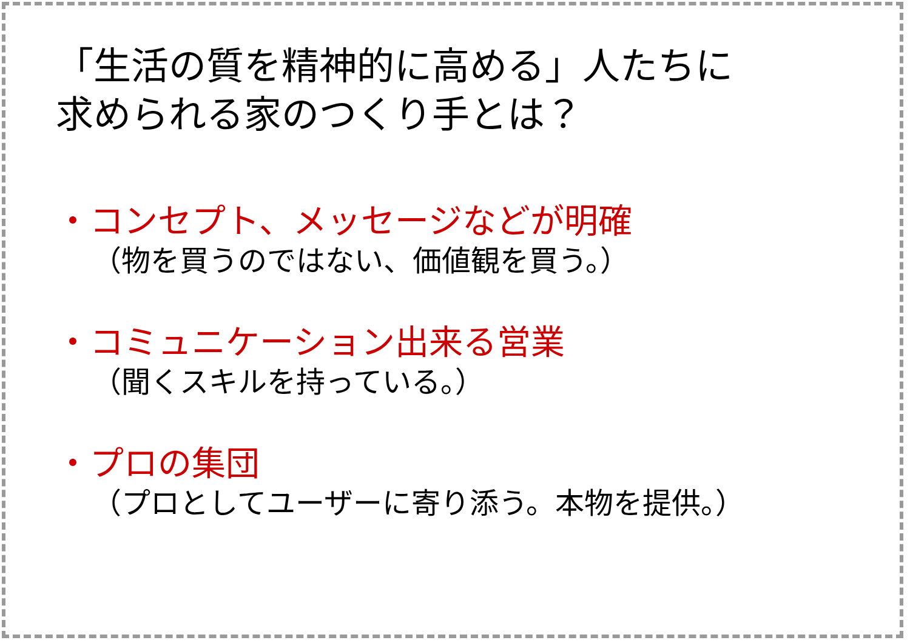「生活の質を精神的に高める」人たちに
求められる家のつくり手とは？
・コンセプト、メッセージなどが明確
（物を買うのではない、価値観を買う。）
・コミュニケーション出来る営業
（聞くスキルを持っている。）
・プロの集団
（プロとしてユーザーに寄り添う。本物を提供。）